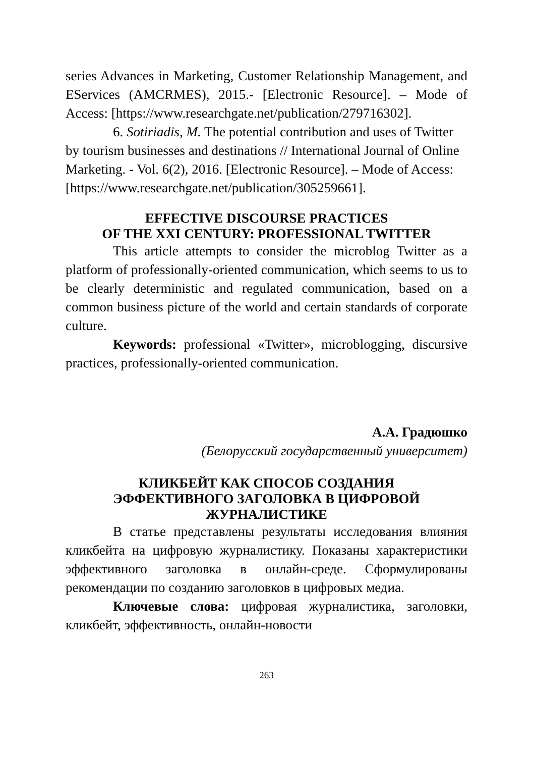series Advances in Marketing, Customer Relationship Management, and EServices (AMCRMES), 2015.- [Electronic Resource]. – Mode of Access: [https://www.researchgate.net/publication/279716302].
6. Sotiriadis, M. The potential contribution and uses of Twitter by tourism businesses and destinations // International Journal of Online Marketing. - Vol. 6(2), 2016. [Electronic Resource]. – Mode of Access:[https://www.researchgate.net/publication/305259661].
EFFECTIVE DISCOURSE PRACTICES
OF THE XXI CENTURY: PROFESSIONAL TWITTER
This article attempts to consider the microblog Twitter as a platform of professionally-oriented communication, which seems to us to be clearly deterministic and regulated communication, based on a common business picture of the world and certain standards of corporate culture.
Keywords: professional «Twitter», microblogging, discursive practices, professionally-oriented communication.
А.А. Градюшко
(Белорусский государственный университет)
КЛИКБЕЙТ КАК СПОСОБ СОЗДАНИЯ
ЭФФЕКТИВНОГО ЗАГОЛОВКА В ЦИФРОВОЙ
ЖУРНАЛИСТИКЕ
В статье представлены результаты исследования влияния кликбейта на цифровую журналистику. Показаны характеристики эффективного заголовка в онлайн-среде. Сформулированы рекомендации по созданию заголовков в цифровых медиа.
Ключевые слова: цифровая журналистика, заголовки, кликбейт, эффективность, онлайн-новости
263